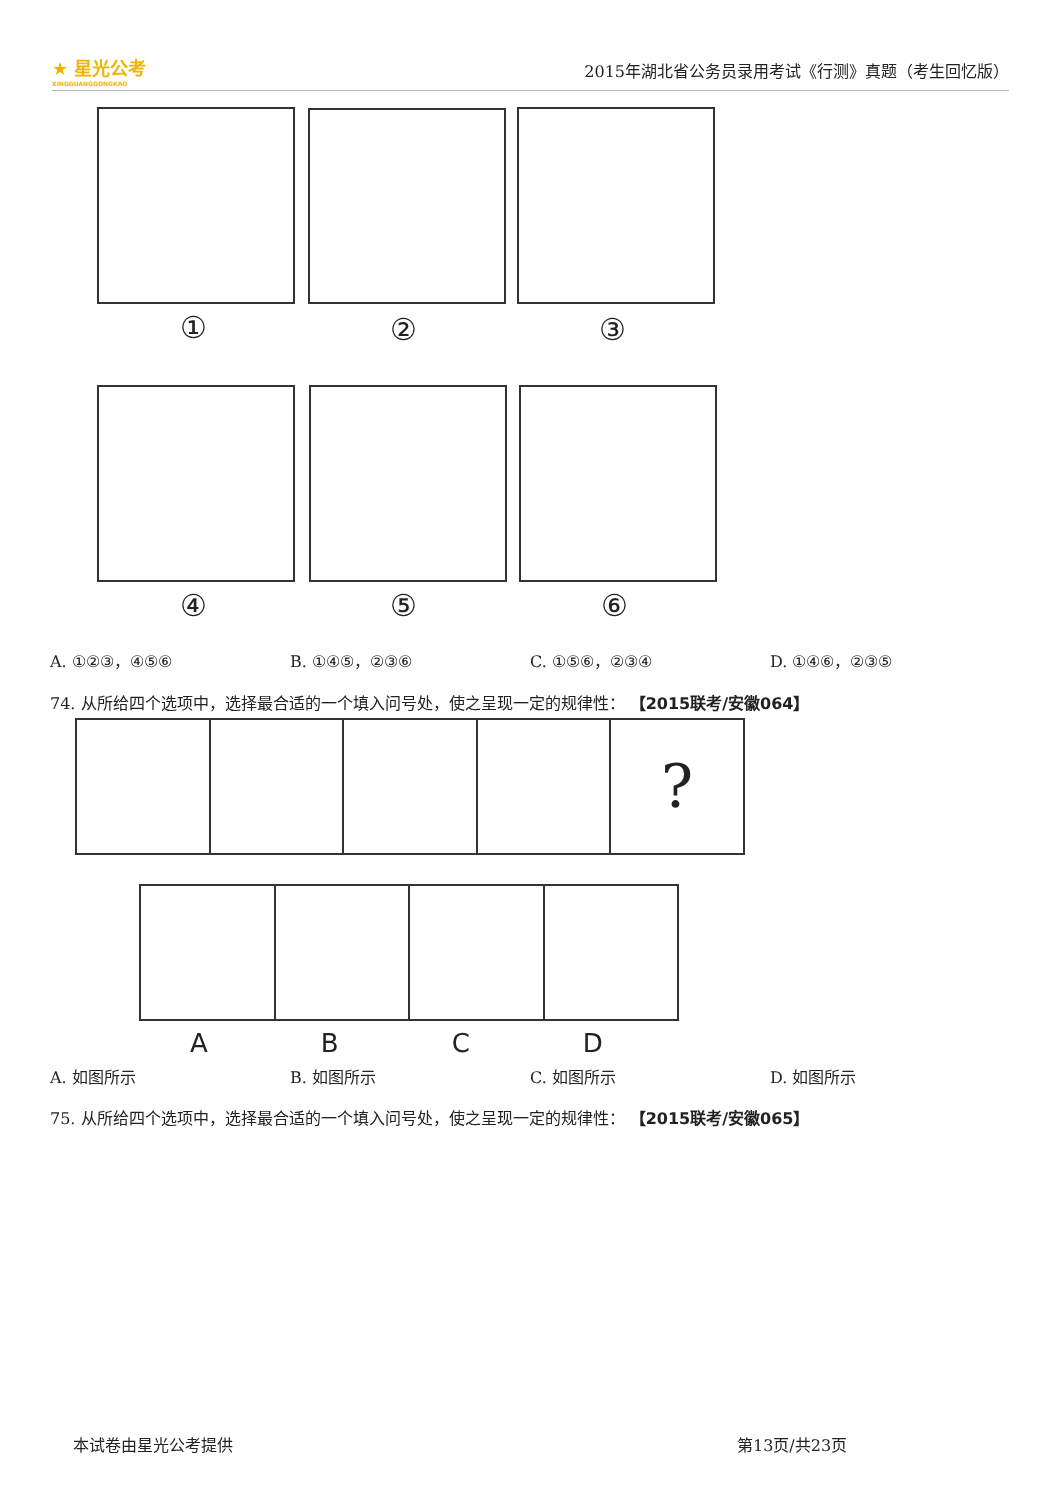★ 星光公考
XINGGUANGGONGKAO
2015年湖北省公务员录用考试《行测》真题（考生回忆版）
① ② ③
④ ⑤ ⑥
A. ①②③，④⑤⑥ B. ①④⑤，②③⑥ C. ①⑤⑥，②③④ D. ①④⑥，②③⑤
74. 从所给四个选项中，选择最合适的一个填入问号处，使之呈现一定的规律性： 【2015联考/安徽064】
?
ABCD
A. 如图所示 B. 如图所示 C. 如图所示 D. 如图所示
75. 从所给四个选项中，选择最合适的一个填入问号处，使之呈现一定的规律性： 【2015联考/安徽065】
本试卷由星光公考提供 第13页/共23页